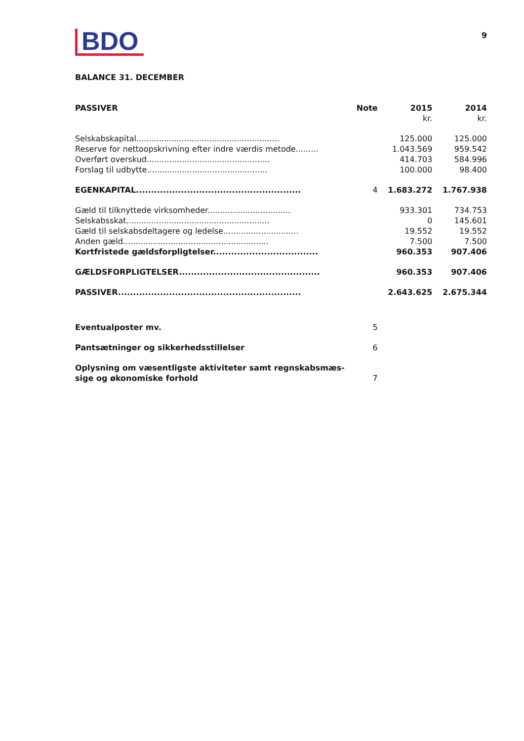9
BDO
BALANCE 31. DECEMBER
| PASSIVER | Note | 2015 | 2014 |
| --- | --- | --- | --- |
| | | kr. | kr. |
| Selskabskapital......................................................... | | 125.000 | 125.000 |
| Reserve for nettoopskrivning efter indre værdis metode......... | | 1.043.569 | 959.542 |
| Overført overskud................................................. | | 414.703 | 584.996 |
| Forslag til udbytte................................................ | | 100.000 | 98.400 |
| EGENKAPITAL....................................................... | 4 | 1.683.272 | 1.767.938 |
| Gæld til tilknyttede virksomheder................................. | | 933.301 | 734.753 |
| Selskabsskat......................................................... | | 0 | 145.601 |
| Gæld til selskabsdeltagere og ledelse.............................. | | 19.552 | 19.552 |
| Anden gæld.......................................................... | | 7.500 | 7.500 |
| Kortfristede gældsforpligtelser................................... | | 960.353 | 907.406 |
| GÆLDSFORPLIGTELSER............................................... | | 960.353 | 907.406 |
| PASSIVER............................................................. | | 2.643.625 | 2.675.344 |
| Eventualposter mv. | 5 | | |
| Pantsætninger og sikkerhedsstillelser | 6 | | |
| Oplysning om væsentligste aktiviteter samt regnskabsmæs- sige og økonomiske forhold | 7 | | |